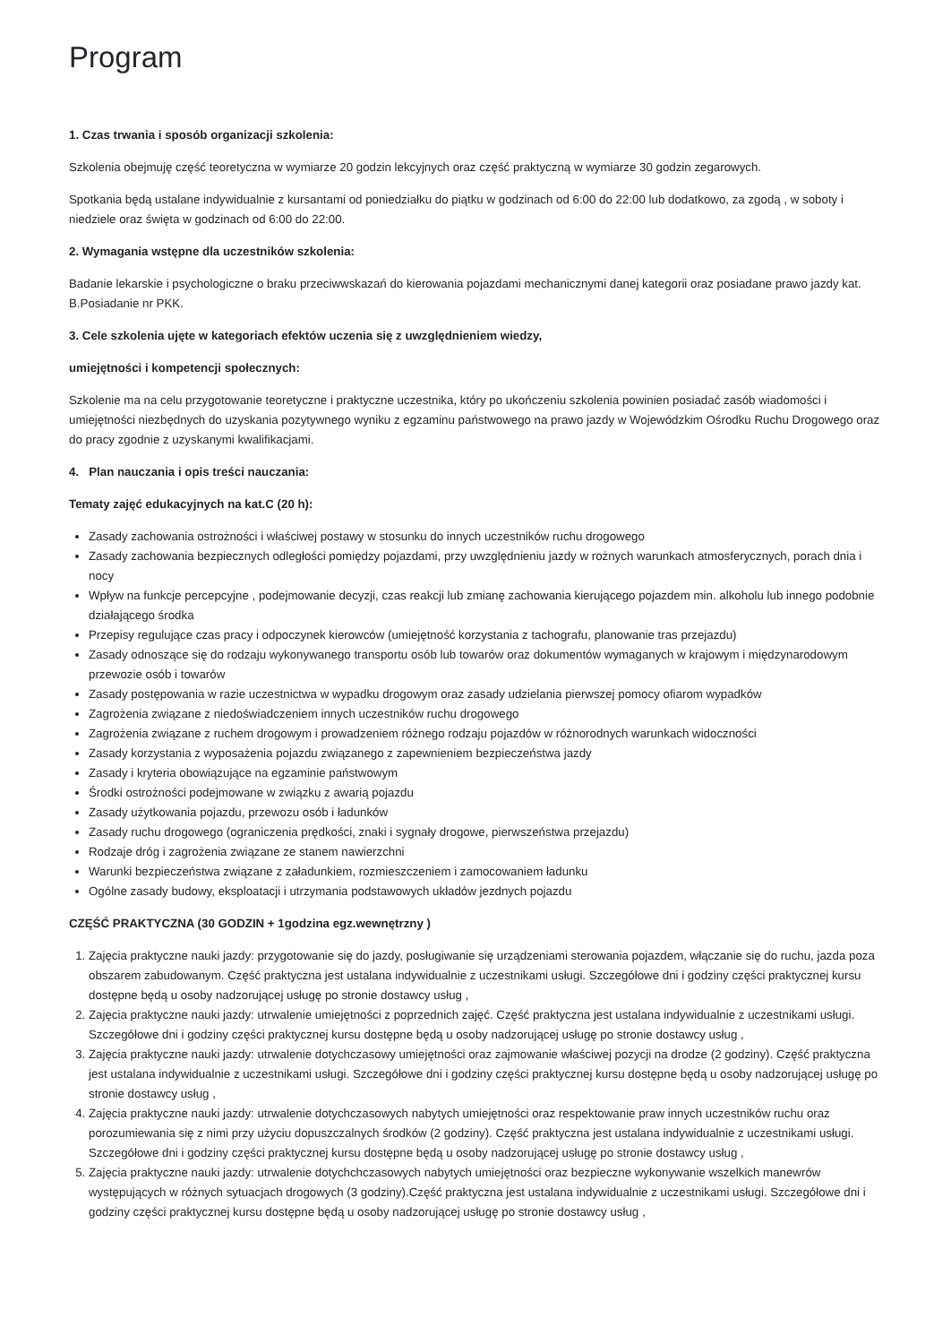Program
1. Czas trwania i sposób organizacji szkolenia:
Szkolenia obejmuję część teoretyczna w wymiarze 20 godzin lekcyjnych oraz część praktyczną w wymiarze 30 godzin zegarowych.
Spotkania będą ustalane indywidualnie z kursantami od poniedziałku do piątku w godzinach od 6:00 do 22:00 lub dodatkowo, za zgodą , w soboty i niedziele oraz święta w godzinach od 6:00 do 22:00.
2. Wymagania wstępne dla uczestników szkolenia:
Badanie lekarskie i psychologiczne o braku przeciwwskazań do kierowania pojazdami mechanicznymi danej kategorii oraz posiadane prawo jazdy kat. B.Posiadanie nr PKK.
3. Cele szkolenia ujęte w kategoriach efektów uczenia się z uwzględnieniem wiedzy,
umiejętności i kompetencji społecznych:
Szkolenie ma na celu przygotowanie teoretyczne i praktyczne uczestnika, który po ukończeniu szkolenia powinien posiadać zasób wiadomości i umiejętności niezbędnych do uzyskania pozytywnego wyniku z egzaminu państwowego na prawo jazdy w Wojewódzkim Ośrodku Ruchu Drogowego oraz do pracy zgodnie z uzyskanymi kwalifikacjami.
4. Plan nauczania i opis treści nauczania:
Tematy zajęć edukacyjnych na kat.C (20 h):
Zasady zachowania ostrożności i właściwej postawy w stosunku do innych uczestników ruchu drogowego
Zasady zachowania bezpiecznych odległości pomiędzy pojazdami, przy uwzględnieniu jazdy w rożnych warunkach atmosferycznych, porach dnia i nocy
Wpływ na funkcje percepcyjne , podejmowanie decyzji, czas reakcji lub zmianę zachowania kierującego pojazdem min. alkoholu lub innego podobnie działającego środka
Przepisy regulujące czas pracy i odpoczynek kierowców (umiejętność korzystania z tachografu, planowanie tras przejazdu)
Zasady odnoszące się do rodzaju wykonywanego transportu osób lub towarów oraz dokumentów wymaganych w krajowym i międzynarodowym przewozie osób i towarów
Zasady postępowania w razie uczestnictwa w wypadku drogowym oraz zasady udzielania pierwszej pomocy ofiarom wypadków
Zagrożenia związane z niedoświadczeniem innych uczestników ruchu drogowego
Zagrożenia związane z ruchem drogowym i prowadzeniem różnego rodzaju pojazdów w różnorodnych warunkach widoczności
Zasady korzystania z wyposażenia pojazdu związanego z zapewnieniem bezpieczeństwa jazdy
Zasady i kryteria obowiązujące na egzaminie państwowym
Środki ostrożności podejmowane w związku z awarią pojazdu
Zasady użytkowania pojazdu, przewozu osób i ładunków
Zasady ruchu drogowego (ograniczenia prędkości, znaki i sygnały drogowe, pierwszeństwa przejazdu)
Rodzaje dróg i zagrożenia związane ze stanem nawierzchni
Warunki bezpieczeństwa związane z załadunkiem, rozmieszczeniem i zamocowaniem ładunku
Ogólne zasady budowy, eksploatacji i utrzymania podstawowych układów jezdnych pojazdu
CZĘŚĆ PRAKTYCZNA (30 GODZIN + 1godzina egz.wewnętrzny )
1. Zajęcia praktyczne nauki jazdy: przygotowanie się do jazdy, posługiwanie się urządzeniami sterowania pojazdem, włączanie się do ruchu, jazda poza obszarem zabudowanym. Część praktyczna jest ustalana indywidualnie z uczestnikami usługi. Szczegółowe dni i godziny części praktycznej kursu dostępne będą u osoby nadzorującej usługę po stronie dostawcy usług ,
2. Zajęcia praktyczne nauki jazdy: utrwalenie umiejętności z poprzednich zajęć. Część praktyczna jest ustalana indywidualnie z uczestnikami usługi. Szczegółowe dni i godziny części praktycznej kursu dostępne będą u osoby nadzorującej usługę po stronie dostawcy usług ,
3. Zajęcia praktyczne nauki jazdy: utrwalenie dotychczasowy umiejętności oraz zajmowanie właściwej pozycji na drodze (2 godziny). Część praktyczna jest ustalana indywidualnie z uczestnikami usługi. Szczegółowe dni i godziny części praktycznej kursu dostępne będą u osoby nadzorującej usługę po stronie dostawcy usług ,
4. Zajęcia praktyczne nauki jazdy: utrwalenie dotychczasowych nabytych umiejętności oraz respektowanie praw innych uczestników ruchu oraz porozumiewania się z nimi przy użyciu dopuszczalnych środków (2 godziny). Część praktyczna jest ustalana indywidualnie z uczestnikami usługi. Szczegółowe dni i godziny części praktycznej kursu dostępne będą u osoby nadzorującej usługę po stronie dostawcy usług ,
5. Zajęcia praktyczne nauki jazdy: utrwalenie dotychchczasowych nabytych umiejętności oraz bezpieczne wykonywanie wszelkich manewrów występujących w różnych sytuacjach drogowych (3 godziny).Część praktyczna jest ustalana indywidualnie z uczestnikami usługi. Szczegółowe dni i godziny części praktycznej kursu dostępne będą u osoby nadzorującej usługę po stronie dostawcy usług ,